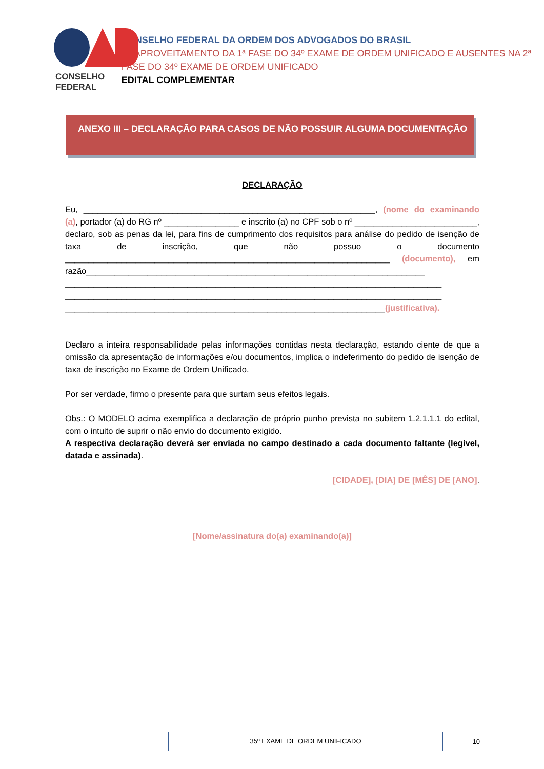CONSELHO FEDERAL
CONSELHO FEDERAL DA ORDEM DOS ADVOGADOS DO BRASIL
REAPROVEITAMENTO DA 1ª FASE DO 34º EXAME DE ORDEM UNIFICADO E AUSENTES NA 2ª FASE DO 34º EXAME DE ORDEM UNIFICADO
EDITAL COMPLEMENTAR
ANEXO III – DECLARAÇÃO PARA CASOS DE NÃO POSSUIR ALGUMA DOCUMENTAÇÃO
DECLARAÇÃO
Eu, ______________________________________________________________, (nome do examinando (a), portador (a) do RG nº ________________ e inscrito (a) no CPF sob o nº __________________________, declaro, sob as penas da lei, para fins de cumprimento dos requisitos para análise do pedido de isenção de taxa de inscrição, que não possuo o documento _____________________________________________________________________ (documento), em razão________________________________________________________________________
________________________________________________________________________________
________________________________________________________________________________
____________________________________________________________________(justificativa).
Declaro a inteira responsabilidade pelas informações contidas nesta declaração, estando ciente de que a omissão da apresentação de informações e/ou documentos, implica o indeferimento do pedido de isenção de taxa de inscrição no Exame de Ordem Unificado.
Por ser verdade, firmo o presente para que surtam seus efeitos legais.
Obs.: O MODELO acima exemplifica a declaração de próprio punho prevista no subitem 1.2.1.1.1 do edital, com o intuito de suprir o não envio do documento exigido.
A respectiva declaração deverá ser enviada no campo destinado a cada documento faltante (legível, datada e assinada).
[CIDADE], [DIA] DE [MÊS] DE [ANO].
[Nome/assinatura do(a) examinando(a)]
35º EXAME DE ORDEM UNIFICADO
10